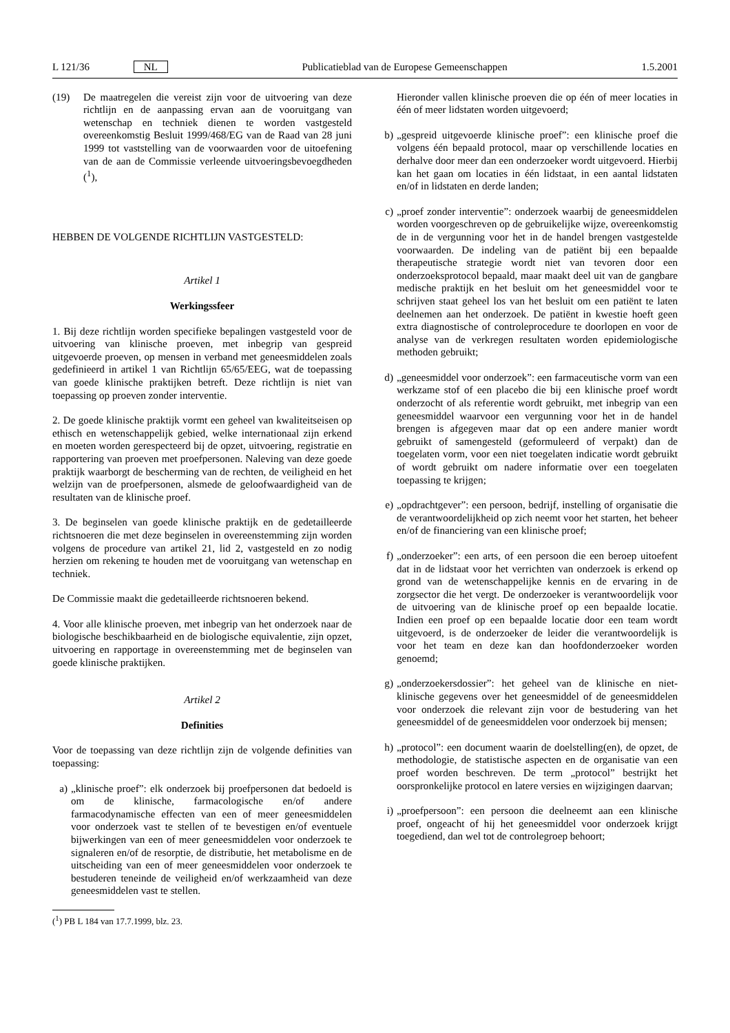L 121/36 NL Publicatieblad van de Europese Gemeenschappen 1.5.2001
(19) De maatregelen die vereist zijn voor de uitvoering van deze richtlijn en de aanpassing ervan aan de vooruitgang van wetenschap en techniek dienen te worden vastgesteld overeenkomstig Besluit 1999/468/EG van de Raad van 28 juni 1999 tot vaststelling van de voorwaarden voor de uitoefening van de aan de Commissie verleende uitvoeringsbevoegdheden (<sup>1</sup>),
HEBBEN DE VOLGENDE RICHTLIJN VASTGESTELD:
Artikel 1
Werkingssfeer
1. Bij deze richtlijn worden specifieke bepalingen vastgesteld voor de uitvoering van klinische proeven, met inbegrip van gespreid uitgevoerde proeven, op mensen in verband met geneesmiddelen zoals gedefinieerd in artikel 1 van Richtlijn 65/65/EEG, wat de toepassing van goede klinische praktijken betreft. Deze richtlijn is niet van toepassing op proeven zonder interventie.
2. De goede klinische praktijk vormt een geheel van kwaliteitseisen op ethisch en wetenschappelijk gebied, welke internationaal zijn erkend en moeten worden gerespecteerd bij de opzet, uitvoering, registratie en rapportering van proeven met proefpersonen. Naleving van deze goede praktijk waarborgt de bescherming van de rechten, de veiligheid en het welzijn van de proefpersonen, alsmede de geloofwaardigheid van de resultaten van de klinische proef.
3. De beginselen van goede klinische praktijk en de gedetailleerde richtsnoeren die met deze beginselen in overeenstemming zijn worden volgens de procedure van artikel 21, lid 2, vastgesteld en zo nodig herzien om rekening te houden met de vooruitgang van wetenschap en techniek.
De Commissie maakt die gedetailleerde richtsnoeren bekend.
4. Voor alle klinische proeven, met inbegrip van het onderzoek naar de biologische beschikbaarheid en de biologische equivalentie, zijn opzet, uitvoering en rapportage in overeenstemming met de beginselen van goede klinische praktijken.
Artikel 2
Definities
Voor de toepassing van deze richtlijn zijn de volgende definities van toepassing:
a) „klinische proef”: elk onderzoek bij proefpersonen dat bedoeld is om de klinische, farmacologische en/of andere farmacodynamische effecten van een of meer geneesmiddelen voor onderzoek vast te stellen of te bevestigen en/of eventuele bijwerkingen van een of meer geneesmiddelen voor onderzoek te signaleren en/of de resorptie, de distributie, het metabolisme en de uitscheiding van een of meer geneesmiddelen voor onderzoek te bestuderen teneinde de veiligheid en/of werkzaamheid van deze geneesmiddelen vast te stellen.
(<sup>1</sup>) PB L 184 van 17.7.1999, blz. 23.
Hieronder vallen klinische proeven die op één of meer locaties in één of meer lidstaten worden uitgevoerd;
b) „gespreid uitgevoerde klinische proef”: een klinische proef die volgens één bepaald protocol, maar op verschillende locaties en derhalve door meer dan een onderzoeker wordt uitgevoerd. Hierbij kan het gaan om locaties in één lidstaat, in een aantal lidstaten en/of in lidstaten en derde landen;
c) „proef zonder interventie”: onderzoek waarbij de geneesmiddelen worden voorgeschreven op de gebruikelijke wijze, overeenkomstig de in de vergunning voor het in de handel brengen vastgestelde voorwaarden. De indeling van de patiënt bij een bepaalde therapeutische strategie wordt niet van tevoren door een onderzoeksprotocol bepaald, maar maakt deel uit van de gangbare medische praktijk en het besluit om het geneesmiddel voor te schrijven staat geheel los van het besluit om een patiënt te laten deelnemen aan het onderzoek. De patiënt in kwestie hoeft geen extra diagnostische of controleprocedure te doorlopen en voor de analyse van de verkregen resultaten worden epidemiologische methoden gebruikt;
d) „geneesmiddel voor onderzoek”: een farmaceutische vorm van een werkzame stof of een placebo die bij een klinische proef wordt onderzocht of als referentie wordt gebruikt, met inbegrip van een geneesmiddel waarvoor een vergunning voor het in de handel brengen is afgegeven maar dat op een andere manier wordt gebruikt of samengesteld (geformuleerd of verpakt) dan de toegelaten vorm, voor een niet toegelaten indicatie wordt gebruikt of wordt gebruikt om nadere informatie over een toegelaten toepassing te krijgen;
e) „opdrachtgever”: een persoon, bedrijf, instelling of organisatie die de verantwoordelijkheid op zich neemt voor het starten, het beheer en/of de financiering van een klinische proef;
f) „onderzoeker”: een arts, of een persoon die een beroep uitoefent dat in de lidstaat voor het verrichten van onderzoek is erkend op grond van de wetenschappelijke kennis en de ervaring in de zorgsector die het vergt. De onderzoeker is verantwoordelijk voor de uitvoering van de klinische proef op een bepaalde locatie. Indien een proef op een bepaalde locatie door een team wordt uitgevoerd, is de onderzoeker de leider die verantwoordelijk is voor het team en deze kan dan hoofdonderzoeker worden genoemd;
g) „onderzoekersdossier”: het geheel van de klinische en niet-klinische gegevens over het geneesmiddel of de geneesmiddelen voor onderzoek die relevant zijn voor de bestudering van het geneesmiddel of de geneesmiddelen voor onderzoek bij mensen;
h) „protocol”: een document waarin de doelstelling(en), de opzet, de methodologie, de statistische aspecten en de organisatie van een proef worden beschreven. De term „protocol” bestrijkt het oorspronkelijke protocol en latere versies en wijzigingen daarvan;
i) „proefpersoon”: een persoon die deelneemt aan een klinische proef, ongeacht of hij het geneesmiddel voor onderzoek krijgt toegediend, dan wel tot de controlegroep behoort;